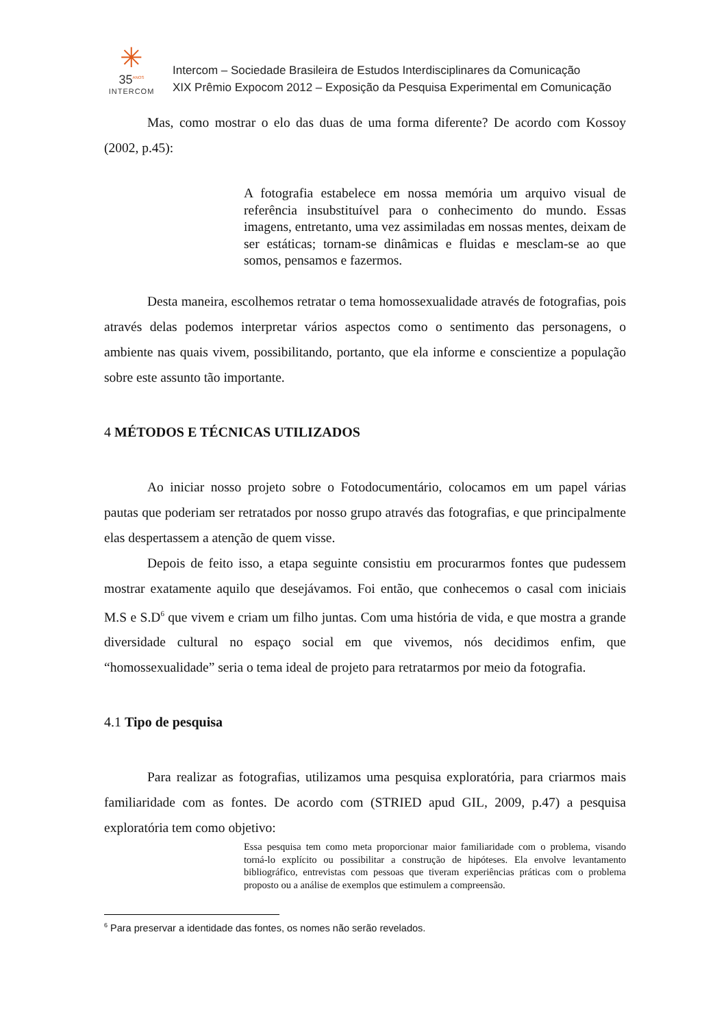✳
35<sup>ANOS</sup>
INTERCOM
Intercom – Sociedade Brasileira de Estudos Interdisciplinares da Comunicação
XIX Prêmio Expocom 2012 – Exposição da Pesquisa Experimental em Comunicação
Mas, como mostrar o elo das duas de uma forma diferente? De acordo com Kossoy (2002, p.45):
A fotografia estabelece em nossa memória um arquivo visual de referência insubstituível para o conhecimento do mundo. Essas imagens, entretanto, uma vez assimiladas em nossas mentes, deixam de ser estáticas; tornam-se dinâmicas e fluidas e mesclam-se ao que somos, pensamos e fazermos.
Desta maneira, escolhemos retratar o tema homossexualidade através de fotografias, pois através delas podemos interpretar vários aspectos como o sentimento das personagens, o ambiente nas quais vivem, possibilitando, portanto, que ela informe e conscientize a população sobre este assunto tão importante.
4 MÉTODOS E TÉCNICAS UTILIZADOS
Ao iniciar nosso projeto sobre o Fotodocumentário, colocamos em um papel várias pautas que poderiam ser retratados por nosso grupo através das fotografias, e que principalmente elas despertassem a atenção de quem visse.
Depois de feito isso, a etapa seguinte consistiu em procurarmos fontes que pudessem mostrar exatamente aquilo que desejávamos. Foi então, que conhecemos o casal com iniciais M.S e S.D<sup>6</sup> que vivem e criam um filho juntas. Com uma história de vida, e que mostra a grande diversidade cultural no espaço social em que vivemos, nós decidimos enfim, que “homossexualidade” seria o tema ideal de projeto para retratarmos por meio da fotografia.
4.1 Tipo de pesquisa
Para realizar as fotografias, utilizamos uma pesquisa exploratória, para criarmos mais familiaridade com as fontes. De acordo com (STRIED apud GIL, 2009, p.47) a pesquisa exploratória tem como objetivo:
Essa pesquisa tem como meta proporcionar maior familiaridade com o problema, visando torná-lo explícito ou possibilitar a construção de hipóteses. Ela envolve levantamento bibliográfico, entrevistas com pessoas que tiveram experiências práticas com o problema proposto ou a análise de exemplos que estimulem a compreensão.
<sup>6</sup> Para preservar a identidade das fontes, os nomes não serão revelados.